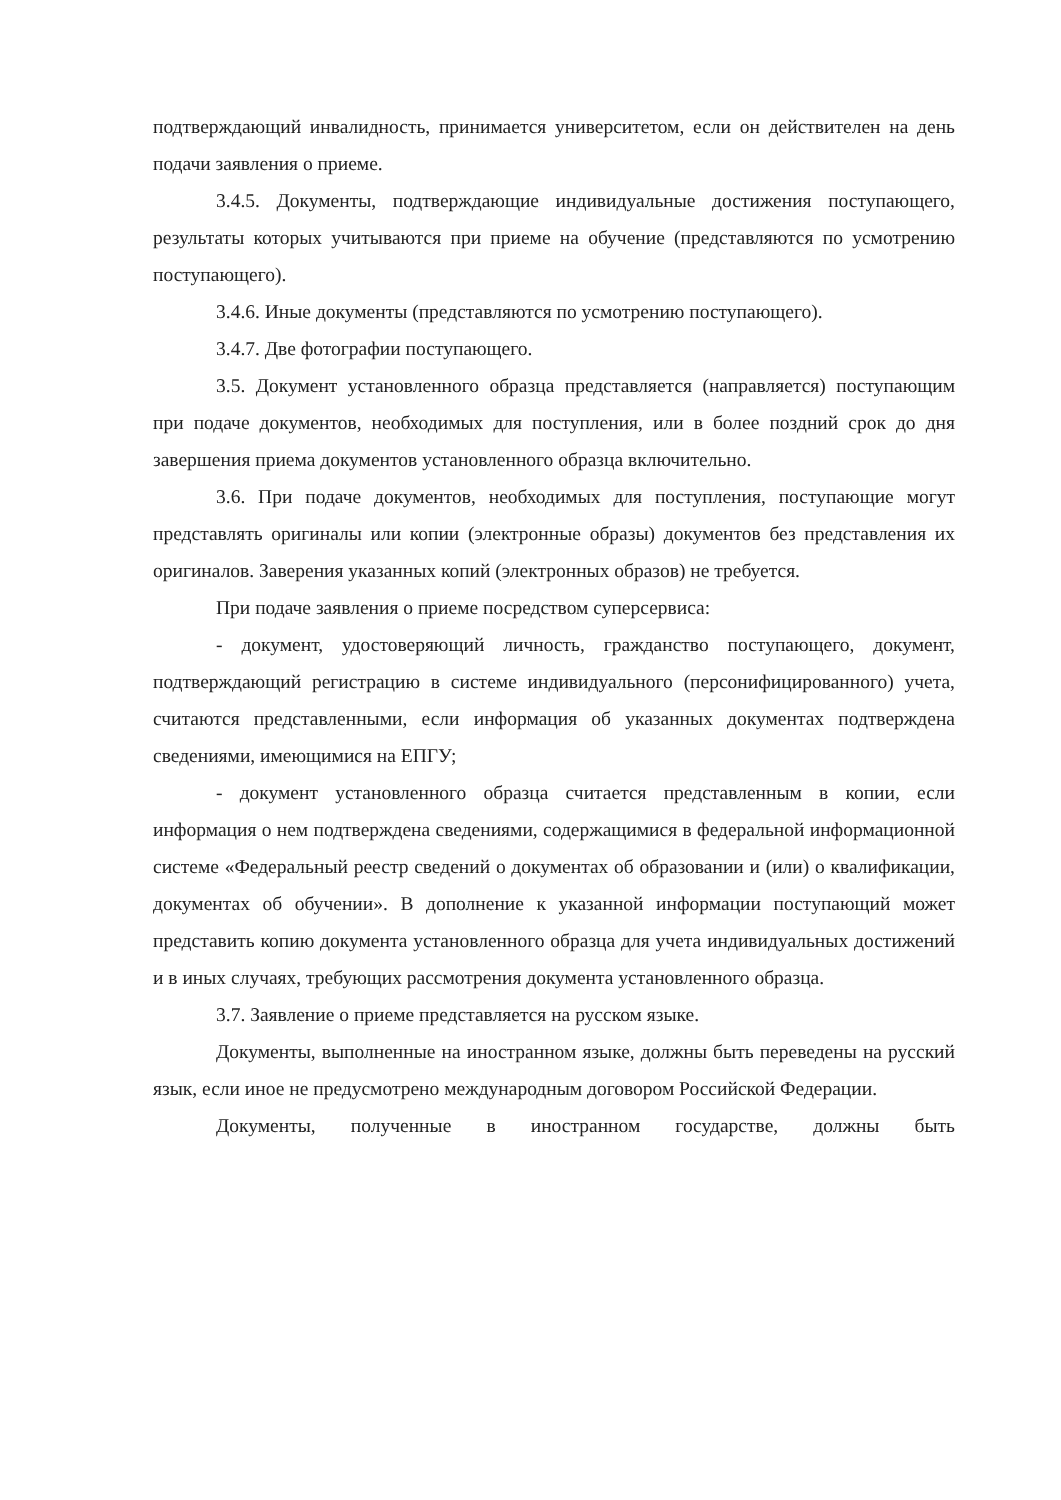подтверждающий инвалидность, принимается университетом, если он действителен на день подачи заявления о приеме.
3.4.5. Документы, подтверждающие индивидуальные достижения поступающего, результаты которых учитываются при приеме на обучение (представляются по усмотрению поступающего).
3.4.6. Иные документы (представляются по усмотрению поступающего).
3.4.7. Две фотографии поступающего.
3.5. Документ установленного образца представляется (направляется) поступающим при подаче документов, необходимых для поступления, или в более поздний срок до дня завершения приема документов установленного образца включительно.
3.6. При подаче документов, необходимых для поступления, поступающие могут представлять оригиналы или копии (электронные образы) документов без представления их оригиналов. Заверения указанных копий (электронных образов) не требуется.
При подаче заявления о приеме посредством суперсервиса:
- документ, удостоверяющий личность, гражданство поступающего, документ, подтверждающий регистрацию в системе индивидуального (персонифицированного) учета, считаются представленными, если информация об указанных документах подтверждена сведениями, имеющимися на ЕПГУ;
- документ установленного образца считается представленным в копии, если информация о нем подтверждена сведениями, содержащимися в федеральной информационной системе «Федеральный реестр сведений о документах об образовании и (или) о квалификации, документах об обучении». В дополнение к указанной информации поступающий может представить копию документа установленного образца для учета индивидуальных достижений и в иных случаях, требующих рассмотрения документа установленного образца.
3.7. Заявление о приеме представляется на русском языке.
Документы, выполненные на иностранном языке, должны быть переведены на русский язык, если иное не предусмотрено международным договором Российской Федерации.
Документы, полученные в иностранном государстве, должны быть